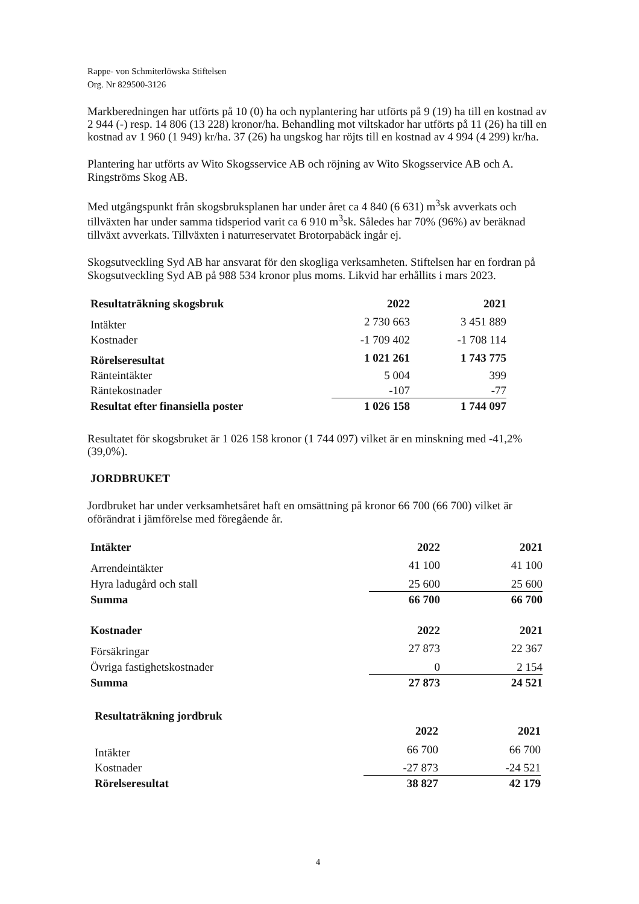Rappe- von Schmiterlöwska Stiftelsen
Org. Nr 829500-3126
Markberedningen har utförts på 10 (0) ha och nyplantering har utförts på 9 (19) ha till en kostnad av 2 944 (-) resp. 14 806 (13 228) kronor/ha. Behandling mot viltskador har utförts på 11 (26) ha till en kostnad av 1 960 (1 949) kr/ha. 37 (26) ha ungskog har röjts till en kostnad av 4 994 (4 299) kr/ha.
Plantering har utförts av Wito Skogsservice AB och röjning av Wito Skogsservice AB och A. Ringströms Skog AB.
Med utgångspunkt från skogsbruksplanen har under året ca 4 840 (6 631) m<sup>3</sup>sk avverkats och tillväxten har under samma tidsperiod varit ca 6 910 m<sup>3</sup>sk. Således har 70% (96%) av beräknad tillväxt avverkats. Tillväxten i naturreservatet Brotorpabäck ingår ej.
Skogsutveckling Syd AB har ansvarat för den skogliga verksamheten. Stiftelsen har en fordran på Skogsutveckling Syd AB på 988 534 kronor plus moms. Likvid har erhållits i mars 2023.
| Resultaträkning skogsbruk | 2022 | 2021 |
| --- | --- | --- |
| Intäkter | 2 730 663 | 3 451 889 |
| Kostnader | -1 709 402 | -1 708 114 |
| Rörelseresultat | 1 021 261 | 1 743 775 |
| Ränteintäkter | 5 004 | 399 |
| Räntekostnader | -107 | -77 |
| Resultat efter finansiella poster | 1 026 158 | 1 744 097 |
Resultatet för skogsbruket är 1 026 158 kronor (1 744 097) vilket är en minskning med -41,2% (39,0%).
JORDBRUKET
Jordbruket har under verksamhetsåret haft en omsättning på kronor 66 700 (66 700) vilket är oförändrat i jämförelse med föregående år.
| Intäkter | 2022 | 2021 |
| --- | --- | --- |
| Arrendeintäkter | 41 100 | 41 100 |
| Hyra ladugård och stall | 25 600 | 25 600 |
| Summa | 66 700 | 66 700 |
| Kostnader | 2022 | 2021 |
| Försäkringar | 27 873 | 22 367 |
| Övriga fastighetskostnader | 0 | 2 154 |
| Summa | 27 873 | 24 521 |
| Resultaträkning jordbruk | | |
| --- | --- | --- |
| | 2022 | 2021 |
| Intäkter | 66 700 | 66 700 |
| Kostnader | -27 873 | -24 521 |
| Rörelseresultat | 38 827 | 42 179 |
4